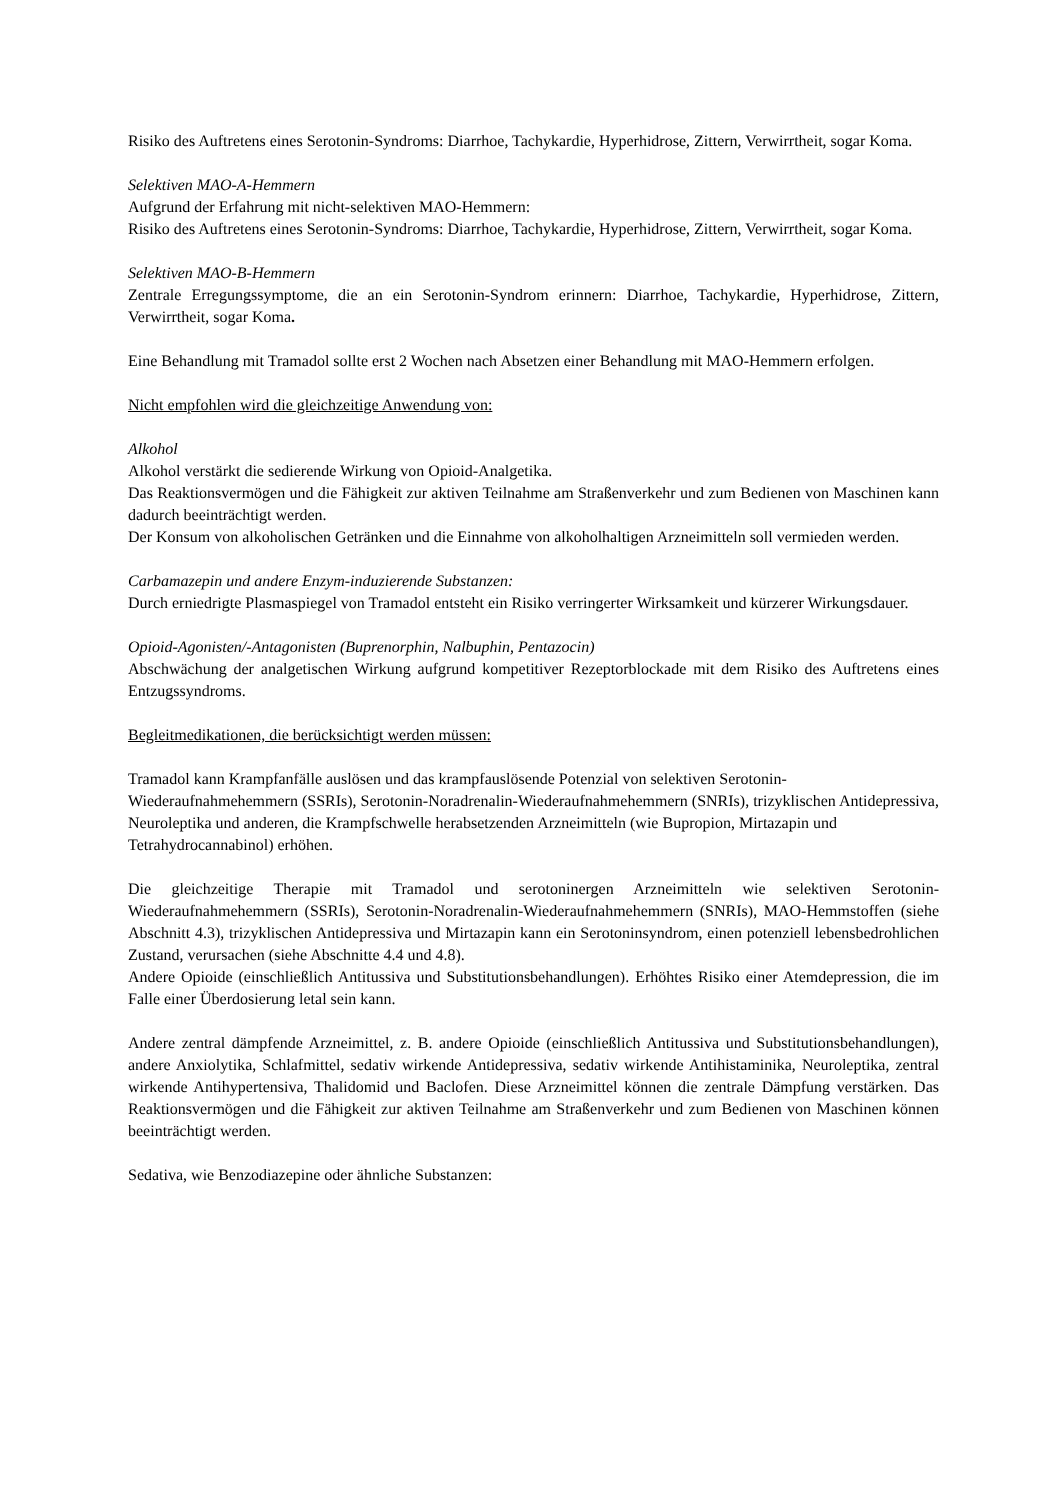Risiko des Auftretens eines Serotonin-Syndroms: Diarrhoe, Tachykardie, Hyperhidrose, Zittern, Verwirrtheit, sogar Koma.
Selektiven MAO-A-Hemmern
Aufgrund der Erfahrung mit nicht-selektiven MAO-Hemmern:
Risiko des Auftretens eines Serotonin-Syndroms: Diarrhoe, Tachykardie, Hyperhidrose, Zittern, Verwirrtheit, sogar Koma.
Selektiven MAO-B-Hemmern
Zentrale Erregungssymptome, die an ein Serotonin-Syndrom erinnern: Diarrhoe, Tachykardie, Hyperhidrose, Zittern, Verwirrtheit, sogar Koma.
Eine Behandlung mit Tramadol sollte erst 2 Wochen nach Absetzen einer Behandlung mit MAO-Hemmern erfolgen.
Nicht empfohlen wird die gleichzeitige Anwendung von:
Alkohol
Alkohol verstärkt die sedierende Wirkung von Opioid-Analgetika.
Das Reaktionsvermögen und die Fähigkeit zur aktiven Teilnahme am Straßenverkehr und zum Bedienen von Maschinen kann dadurch beeinträchtigt werden.
Der Konsum von alkoholischen Getränken und die Einnahme von alkoholhaltigen Arzneimitteln soll vermieden werden.
Carbamazepin und andere Enzym-induzierende Substanzen:
Durch erniedrigte Plasmaspiegel von Tramadol entsteht ein Risiko verringerter Wirksamkeit und kürzerer Wirkungsdauer.
Opioid-Agonisten/-Antagonisten (Buprenorphin, Nalbuphin, Pentazocin)
Abschwächung der analgetischen Wirkung aufgrund kompetitiver Rezeptorblockade mit dem Risiko des Auftretens eines Entzugssyndroms.
Begleitmedikationen, die berücksichtigt werden müssen:
Tramadol kann Krampfanfälle auslösen und das krampfauslösende Potenzial von selektiven Serotonin-Wiederaufnahmehemmern (SSRIs), Serotonin-Noradrenalin-Wiederaufnahmehemmern (SNRIs), trizyklischen Antidepressiva, Neuroleptika und anderen, die Krampfschwelle herabsetzenden Arzneimitteln (wie Bupropion, Mirtazapin und Tetrahydrocannabinol) erhöhen.
Die gleichzeitige Therapie mit Tramadol und serotoninergen Arzneimitteln wie selektiven Serotonin-Wiederaufnahmehemmern (SSRIs), Serotonin-Noradrenalin-Wiederaufnahmehemmern (SNRIs), MAO-Hemmstoffen (siehe Abschnitt 4.3), trizyklischen Antidepressiva und Mirtazapin kann ein Serotoninsyndrom, einen potenziell lebensbedrohlichen Zustand, verursachen (siehe Abschnitte 4.4 und 4.8).
Andere Opioide (einschließlich Antitussiva und Substitutionsbehandlungen). Erhöhtes Risiko einer Atemdepression, die im Falle einer Überdosierung letal sein kann.
Andere zentral dämpfende Arzneimittel, z. B. andere Opioide (einschließlich Antitussiva und Substitutionsbehandlungen), andere Anxiolytika, Schlafmittel, sedativ wirkende Antidepressiva, sedativ wirkende Antihistaminika, Neuroleptika, zentral wirkende Antihypertensiva, Thalidomid und Baclofen. Diese Arzneimittel können die zentrale Dämpfung verstärken. Das Reaktionsvermögen und die Fähigkeit zur aktiven Teilnahme am Straßenverkehr und zum Bedienen von Maschinen können beeinträchtigt werden.
Sedativa, wie Benzodiazepine oder ähnliche Substanzen: